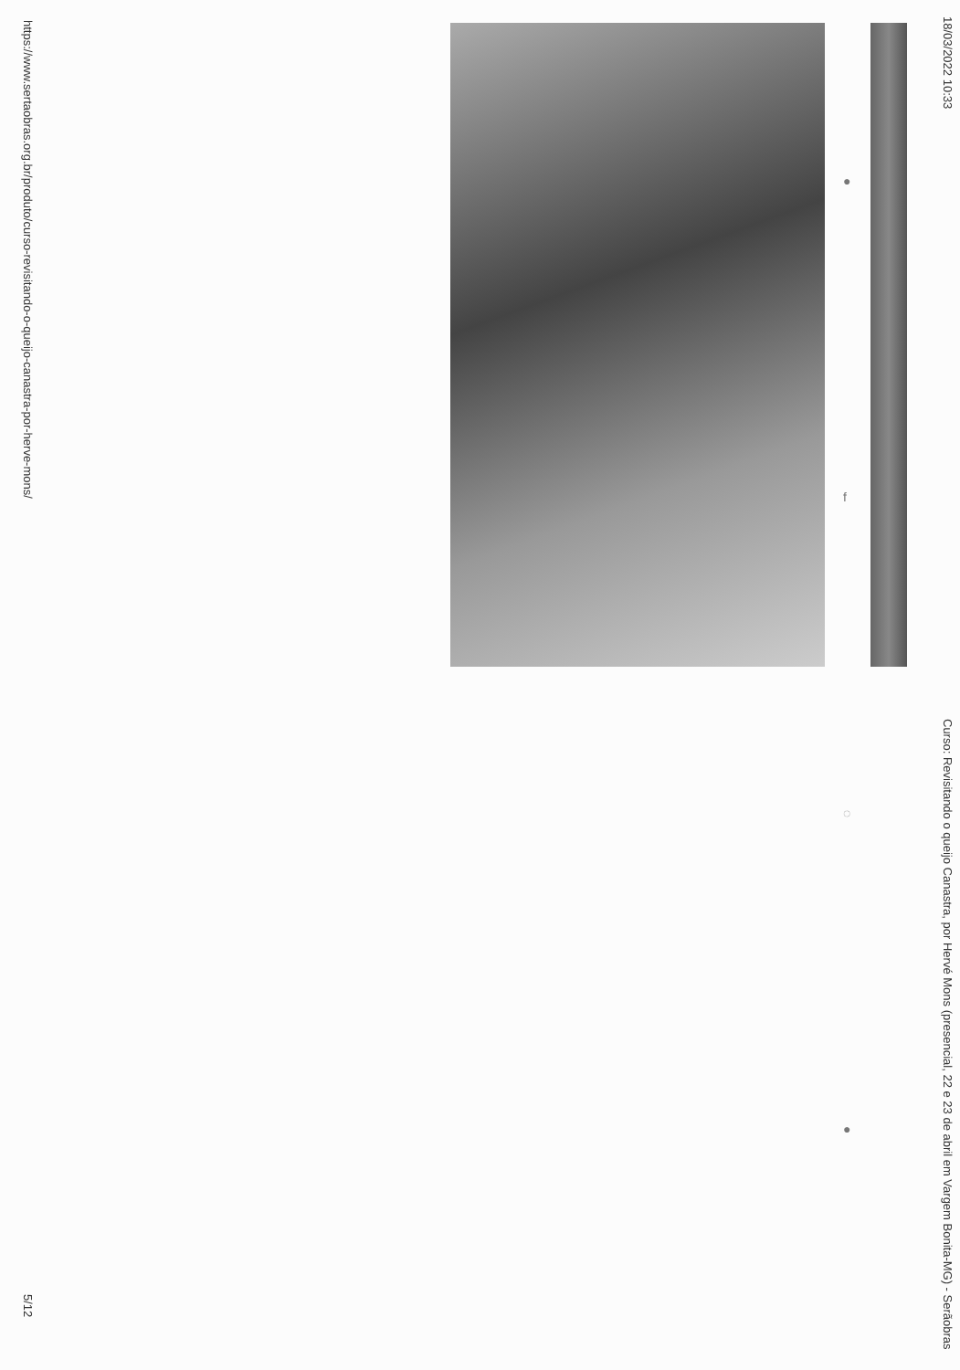18/03/2022 10:33 Curso: Revisitando o queijo Canastra, por Hervé Mons (presencial, 22 e 23 de abril em Vargem Bonita-MG) - Serãobras
●
f
◌
●
https://www.sertaobras.org.br/produto/curso-revisitando-o-queijo-canastra-por-herve-mons/ 5/12